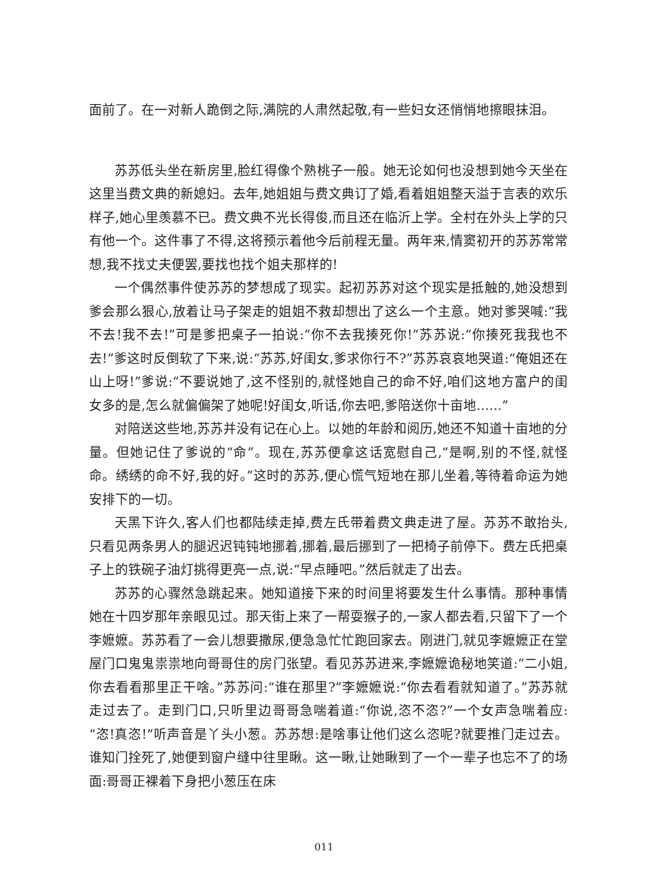面前了。在一对新人跪倒之际,满院的人肃然起敬,有一些妇女还悄悄地擦眼抹泪。
苏苏低头坐在新房里,脸红得像个熟桃子一般。她无论如何也没想到她今天坐在这里当费文典的新媳妇。去年,她姐姐与费文典订了婚,看着姐姐整天溢于言表的欢乐样子,她心里羡慕不已。费文典不光长得俊,而且还在临沂上学。全村在外头上学的只有他一个。这件事了不得,这将预示着他今后前程无量。两年来,情窦初开的苏苏常常想,我不找丈夫便罢,要找也找个姐夫那样的!
一个偶然事件使苏苏的梦想成了现实。起初苏苏对这个现实是抵触的,她没想到爹会那么狠心,放着让马子架走的姐姐不救却想出了这么一个主意。她对爹哭喊:“我不去!我不去!”可是爹把桌子一拍说:“你不去我揍死你!”苏苏说:“你揍死我我也不去!”爹这时反倒软了下来,说:“苏苏,好闺女,爹求你行不?”苏苏哀哀地哭道:“俺姐还在山上呀!”爹说:“不要说她了,这不怪别的,就怪她自己的命不好,咱们这地方富户的闺女多的是,怎么就偏偏架了她呢!好闺女,听话,你去吧,爹陪送你十亩地……”
对陪送这些地,苏苏并没有记在心上。以她的年龄和阅历,她还不知道十亩地的分量。但她记住了爹说的“命”。现在,苏苏便拿这话宽慰自己,“是啊,别的不怪,就怪命。绣绣的命不好,我的好。”这时的苏苏,便心慌气短地在那儿坐着,等待着命运为她安排下的一切。
天黑下许久,客人们也都陆续走掉,费左氏带着费文典走进了屋。苏苏不敢抬头,只看见两条男人的腿迟迟钝钝地挪着,挪着,最后挪到了一把椅子前停下。费左氏把桌子上的铁碗子油灯挑得更亮一点,说:“早点睡吧。”然后就走了出去。
苏苏的心骤然急跳起来。她知道接下来的时间里将要发生什么事情。那种事情她在十四岁那年亲眼见过。那天街上来了一帮耍猴子的,一家人都去看,只留下了一个李嬷嬷。苏苏看了一会儿想要撒尿,便急急忙忙跑回家去。刚进门,就见李嬷嬷正在堂屋门口鬼鬼祟祟地向哥哥住的房门张望。看见苏苏进来,李嬷嬷诡秘地笑道:“二小姐,你去看看那里正干啥。”苏苏问:“谁在那里?”李嬷嬷说:“你去看看就知道了。”苏苏就走过去了。走到门口,只听里边哥哥急喘着道:“你说,恣不恣?”一个女声急喘着应:“恣!真恣!”听声音是丫头小葱。苏苏想:是啥事让他们这么恣呢?就要推门走过去。谁知门拴死了,她便到窗户缝中往里瞅。这一瞅,让她瞅到了一个一辈子也忘不了的场面:哥哥正裸着下身把小葱压在床
011